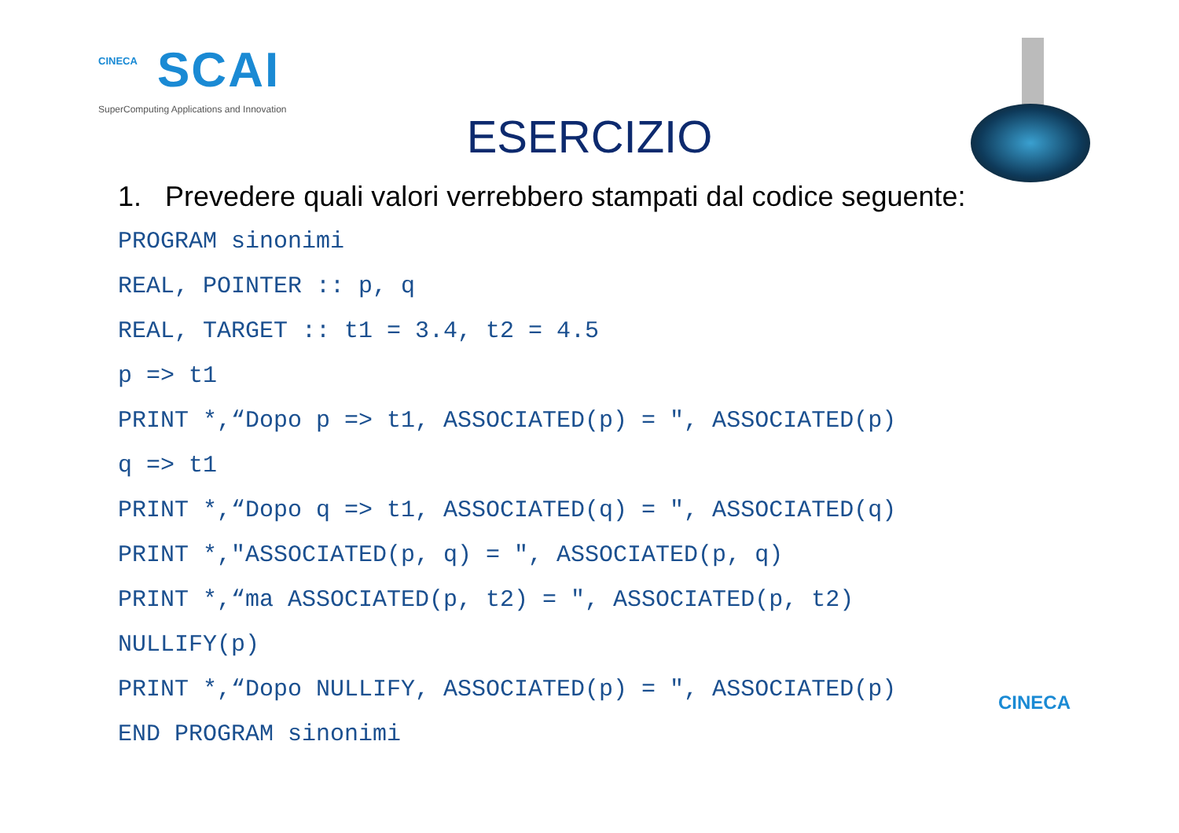CINECA
SCAI
SuperComputing Applications and Innovation
ESERCIZIO
1. Prevedere quali valori verrebbero stampati dal codice seguente:
PROGRAM sinonimi
REAL, POINTER :: p, q
REAL, TARGET :: t1 = 3.4, t2 = 4.5
p => t1
PRINT *,“Dopo p => t1, ASSOCIATED(p) = ", ASSOCIATED(p)
q => t1
PRINT *,“Dopo q => t1, ASSOCIATED(q) = ", ASSOCIATED(q)
PRINT *,"ASSOCIATED(p, q) = ", ASSOCIATED(p, q)
PRINT *,“ma ASSOCIATED(p, t2) = ", ASSOCIATED(p, t2)
NULLIFY(p)
PRINT *,“Dopo NULLIFY, ASSOCIATED(p) = ", ASSOCIATED(p)
END PROGRAM sinonimi
CINECA